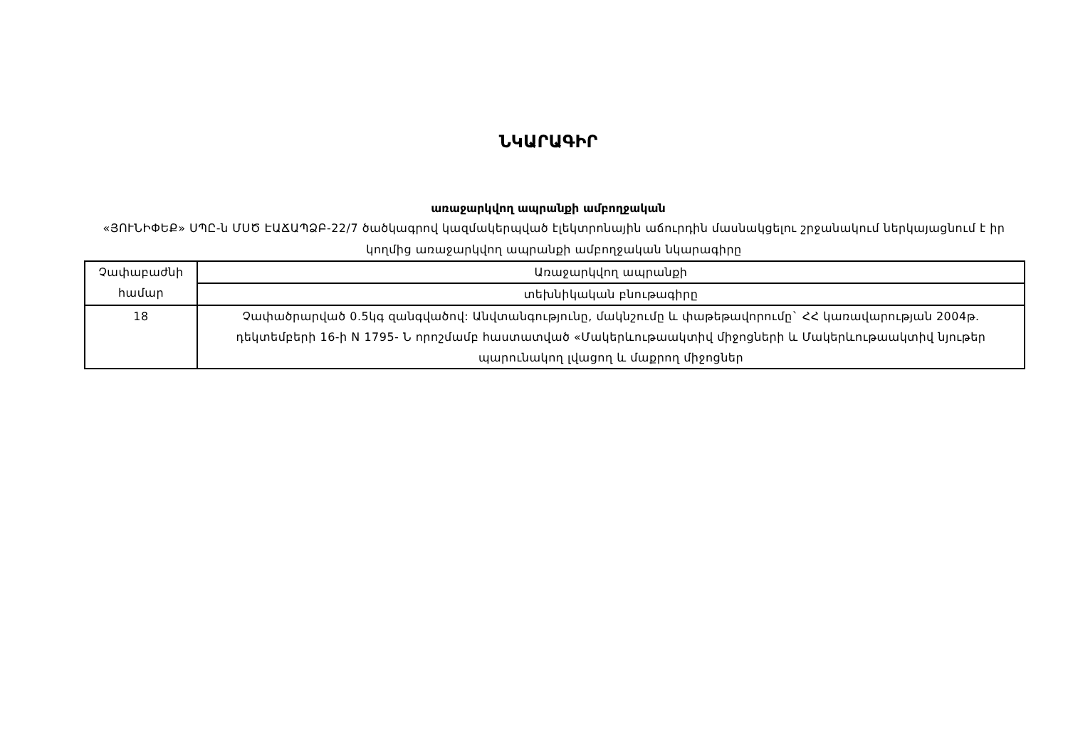ՆԿԱՐԱԳԻՐ
առաջարկվող ապրանքի ամբողջական
«ՅՈՒՆԻՓԵՔ» ՍՊԸ-ն ՄՍԾ ԷԱՃԱՊՁԲ-22/7 ծածկագրով կազմակերպված էլեկտրոնային աճուրդին մասնակցելու շրջանակում ներկայացնում է իր կողմից առաջարկվող ապրանքի ամբողջական նկարագիրը
| Չափաբաժնի համար | Առաջարկվող ապրանքի |
| | տեխնիկական բնութագիրը |
| 18 | Չափածրարված 0.5կգ զանգվածով: Անվտանգությունը, մակնշումը և փաթեթավորումը` ՀՀ կառավարության 2004թ. դեկտեմբերի 16-ի N 1795- Ն որոշմամբ հաստատված «Մակերևութաակտիվ միջոցների և Մակերևութաակտիվ նյութեր պարունակող լվացող և մաքրող միջոցներ |